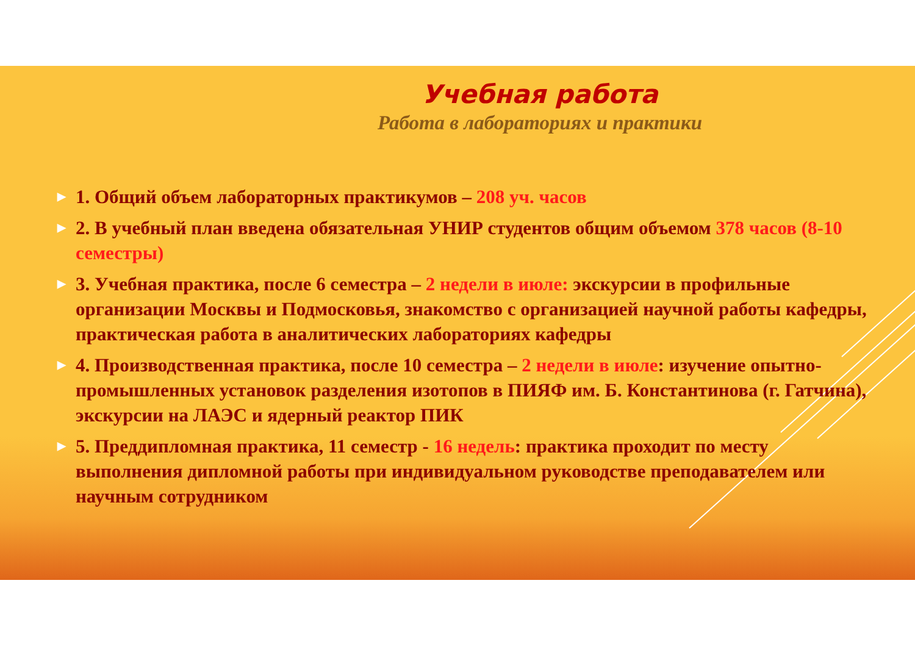Учебная работа
Работа в лабораториях и практики
▶ 1. Общий объем лабораторных практикумов – 208 уч. часов
▶ 2. В учебный план введена обязательная УНИР студентов общим объемом 378 часов (8-10 семестры)
▶ 3. Учебная практика, после 6 семестра – 2 недели в июле: экскурсии в профильные организации Москвы и Подмосковья, знакомство с организацией научной работы кафедры, практическая работа в аналитических лабораториях кафедры
▶ 4. Производственная практика, после 10 семестра – 2 недели в июле: изучение опытно-промышленных установок разделения изотопов в ПИЯФ им. Б. Константинова (г. Гатчина), экскурсии на ЛАЭС и ядерный реактор ПИК
▶ 5. Преддипломная практика, 11 семестр - 16 недель: практика проходит по месту выполнения дипломной работы при индивидуальном руководстве преподавателем или научным сотрудником